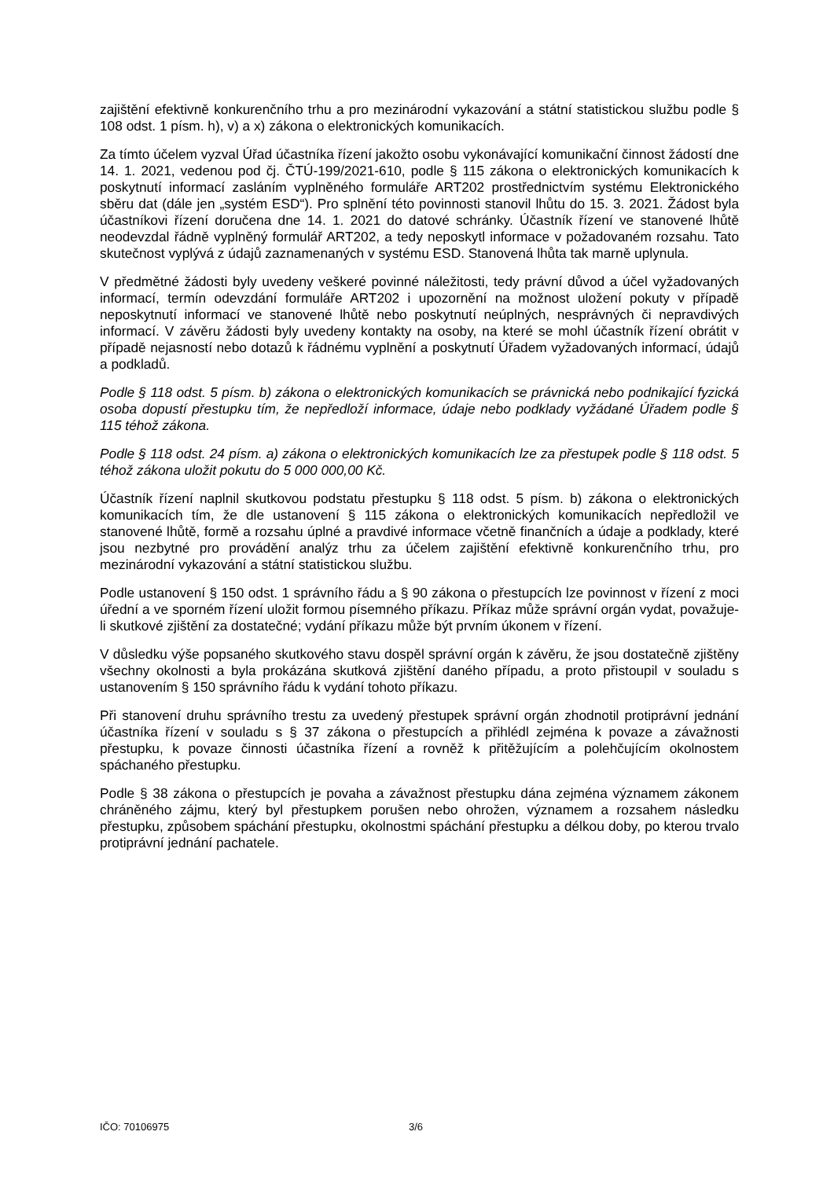zajištění efektivně konkurenčního trhu a pro mezinárodní vykazování a státní statistickou službu podle § 108 odst. 1 písm. h), v) a x) zákona o elektronických komunikacích.
Za tímto účelem vyzval Úřad účastníka řízení jakožto osobu vykonávající komunikační činnost žádostí dne 14. 1. 2021, vedenou pod čj. ČTÚ-199/2021-610, podle § 115 zákona o elektronických komunikacích k poskytnutí informací zasláním vyplněného formuláře ART202 prostřednictvím systému Elektronického sběru dat (dále jen „systém ESD“). Pro splnění této povinnosti stanovil lhůtu do 15. 3. 2021. Žádost byla účastníkovi řízení doručena dne 14. 1. 2021 do datové schránky. Účastník řízení ve stanovené lhůtě neodevzdal řádně vyplněný formulář ART202, a tedy neposkytl informace v požadovaném rozsahu. Tato skutečnost vyplývá z údajů zaznamenaných v systému ESD. Stanovená lhůta tak marně uplynula.
V předmětné žádosti byly uvedeny veškeré povinné náležitosti, tedy právní důvod a účel vyžadovaných informací, termín odevzdání formuláře ART202 i upozornění na možnost uložení pokuty v případě neposkytnutí informací ve stanovené lhůtě nebo poskytnutí neúplných, nesprávných či nepravdivých informací. V závěru žádosti byly uvedeny kontakty na osoby, na které se mohl účastník řízení obrátit v případě nejasností nebo dotazů k řádnému vyplnění a poskytnutí Úřadem vyžadovaných informací, údajů a podkladů.
Podle § 118 odst. 5 písm. b) zákona o elektronických komunikacích se právnická nebo podnikající fyzická osoba dopustí přestupku tím, že nepředloží informace, údaje nebo podklady vyžádané Úřadem podle § 115 téhož zákona.
Podle § 118 odst. 24 písm. a) zákona o elektronických komunikacích lze za přestupek podle § 118 odst. 5 téhož zákona uložit pokutu do 5 000 000,00 Kč.
Účastník řízení naplnil skutkovou podstatu přestupku § 118 odst. 5 písm. b) zákona o elektronických komunikacích tím, že dle ustanovení § 115 zákona o elektronických komunikacích nepředložil ve stanovené lhůtě, formě a rozsahu úplné a pravdivé informace včetně finančních a údaje a podklady, které jsou nezbytné pro provádění analýz trhu za účelem zajištění efektivně konkurenčního trhu, pro mezinárodní vykazování a státní statistickou službu.
Podle ustanovení § 150 odst. 1 správního řádu a § 90 zákona o přestupcích lze povinnost v řízení z moci úřední a ve sporném řízení uložit formou písemného příkazu. Příkaz může správní orgán vydat, považuje-li skutkové zjištění za dostatečné; vydání příkazu může být prvním úkonem v řízení.
V důsledku výše popsaného skutkového stavu dospěl správní orgán k závěru, že jsou dostatečně zjištěny všechny okolnosti a byla prokázána skutková zjištění daného případu, a proto přistoupil v souladu s ustanovením § 150 správního řádu k vydání tohoto příkazu.
Při stanovení druhu správního trestu za uvedený přestupek správní orgán zhodnotil protiprávní jednání účastníka řízení v souladu s § 37 zákona o přestupcích a přihlédl zejména k povaze a závažnosti přestupku, k povaze činnosti účastníka řízení a rovněž k přitěžujícím a polehčujícím okolnostem spáchaného přestupku.
Podle § 38 zákona o přestupcích je povaha a závažnost přestupku dána zejména významem zákonem chráněného zájmu, který byl přestupkem porušen nebo ohrožen, významem a rozsahem následku přestupku, způsobem spáchání přestupku, okolnostmi spáchání přestupku a délkou doby, po kterou trvalo protiprávní jednání pachatele.
IČO: 70106975 3/6